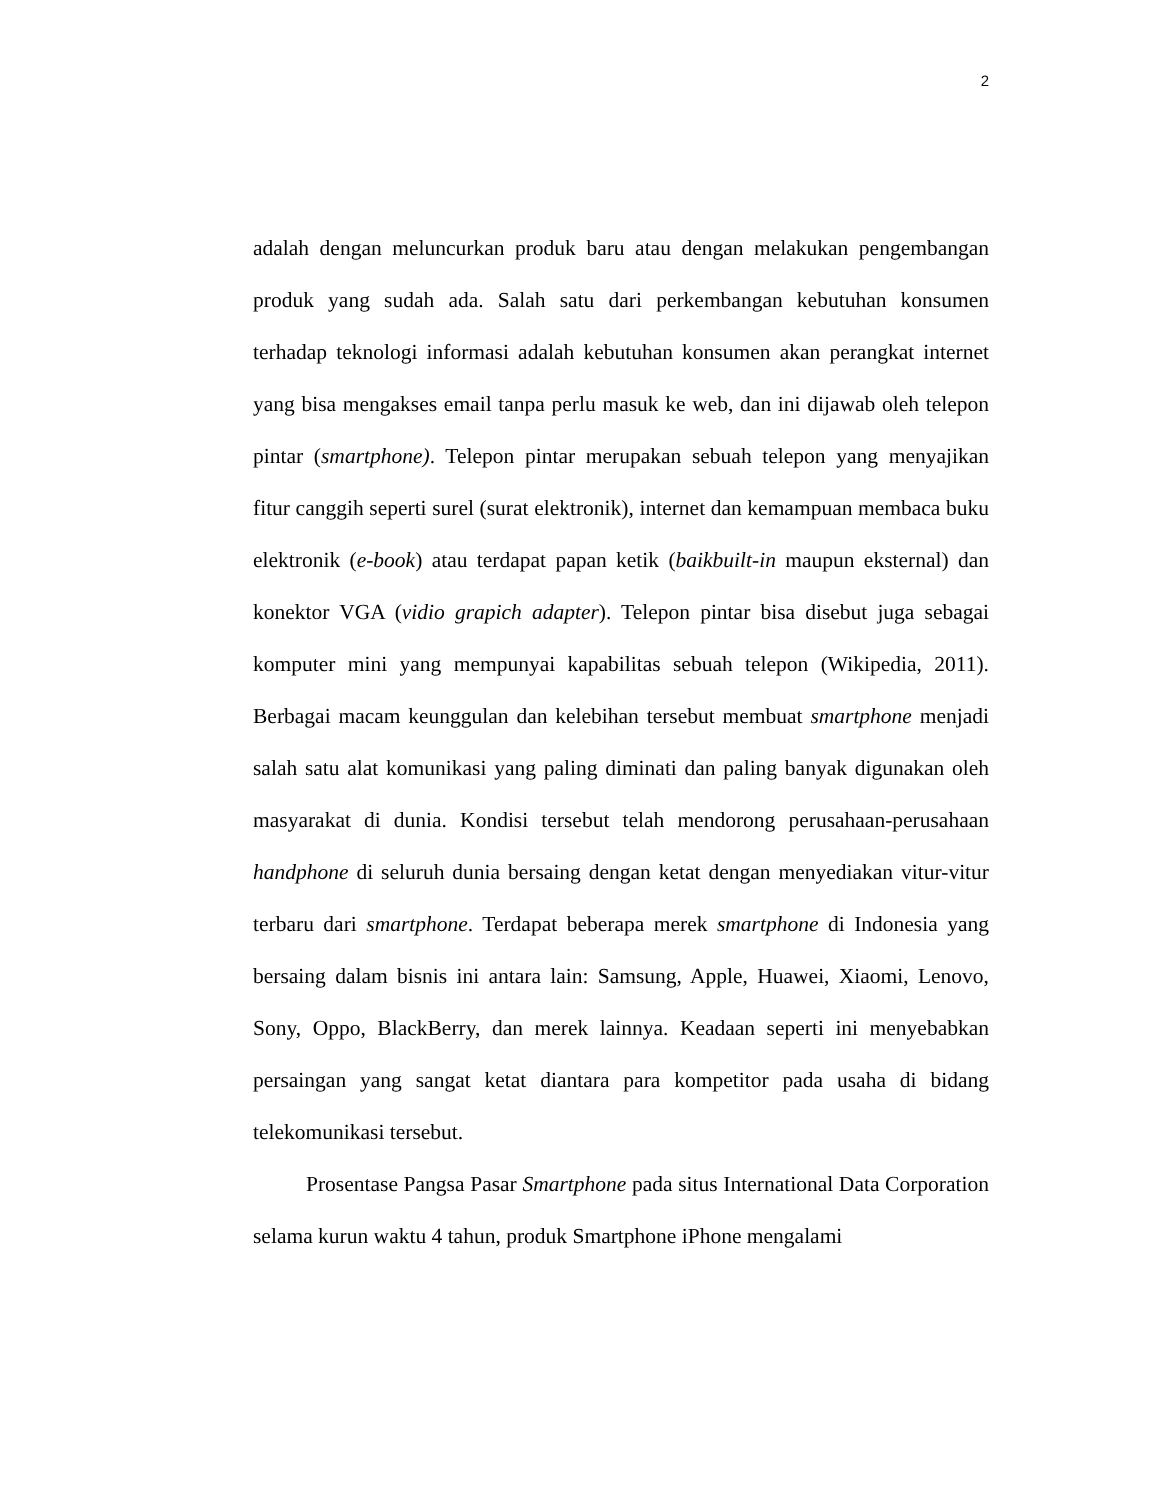2
adalah dengan meluncurkan produk baru atau dengan melakukan pengembangan produk yang sudah ada. Salah satu dari perkembangan kebutuhan konsumen terhadap teknologi informasi adalah kebutuhan konsumen akan perangkat internet yang bisa mengakses email tanpa perlu masuk ke web, dan ini dijawab oleh telepon pintar (smartphone). Telepon pintar merupakan sebuah telepon yang menyajikan fitur canggih seperti surel (surat elektronik), internet dan kemampuan membaca buku elektronik (e-book) atau terdapat papan ketik (baikbuilt-in maupun eksternal) dan konektor VGA (vidio grapich adapter). Telepon pintar bisa disebut juga sebagai komputer mini yang mempunyai kapabilitas sebuah telepon (Wikipedia, 2011). Berbagai macam keunggulan dan kelebihan tersebut membuat smartphone menjadi salah satu alat komunikasi yang paling diminati dan paling banyak digunakan oleh masyarakat di dunia. Kondisi tersebut telah mendorong perusahaan-perusahaan handphone di seluruh dunia bersaing dengan ketat dengan menyediakan vitur-vitur terbaru dari smartphone. Terdapat beberapa merek smartphone di Indonesia yang bersaing dalam bisnis ini antara lain: Samsung, Apple, Huawei, Xiaomi, Lenovo, Sony, Oppo, BlackBerry, dan merek lainnya. Keadaan seperti ini menyebabkan persaingan yang sangat ketat diantara para kompetitor pada usaha di bidang telekomunikasi tersebut.
Prosentase Pangsa Pasar Smartphone pada situs International Data Corporation selama kurun waktu 4 tahun, produk Smartphone iPhone mengalami